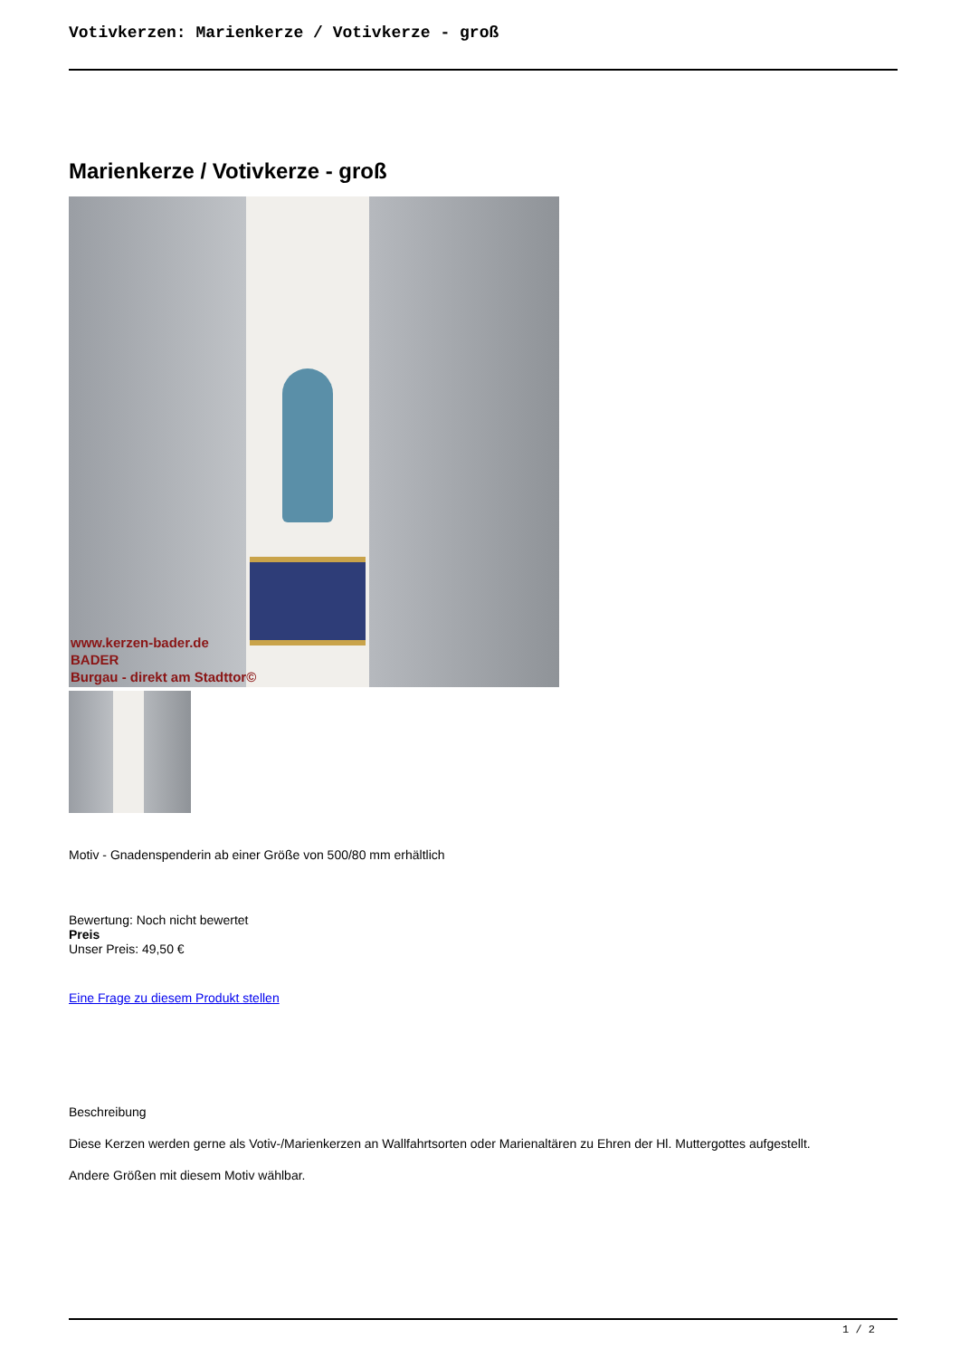Votivkerzen: Marienkerze / Votivkerze - groß
Marienkerze / Votivkerze - groß
www.kerzen-bader.de
BADER
Burgau - direkt am Stadttor©
Motiv - Gnadenspenderin ab einer Größe von 500/80 mm erhältlich
Bewertung: Noch nicht bewertet
Preis
Unser Preis: 49,50 €
Eine Frage zu diesem Produkt stellen
Beschreibung
Diese Kerzen werden gerne als Votiv-/Marienkerzen an Wallfahrtsorten oder Marienaltären zu Ehren der Hl. Muttergottes aufgestellt.
Andere Größen mit diesem Motiv wählbar.
1 / 2